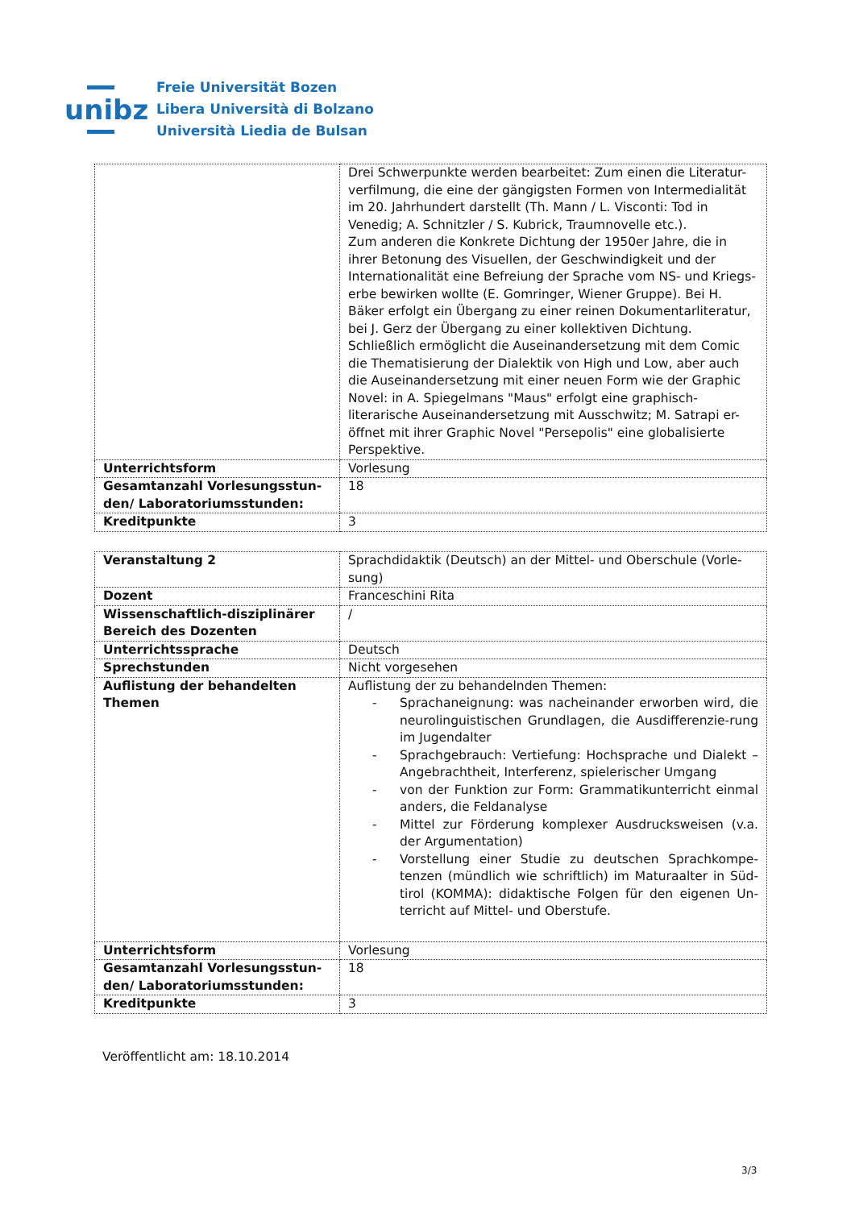unibz
Freie Universität Bozen
Libera Università di Bolzano
Università Liedia de Bulsan
| | Drei Schwerpunkte werden bearbeitet: Zum einen die Literatur-verfilmung, die eine der gängigsten Formen von Intermedialität im 20. Jahrhundert darstellt (Th. Mann / L. Visconti: Tod in Venedig; A. Schnitzler / S. Kubrick, Traumnovelle etc.). Zum anderen die Konkrete Dichtung der 1950er Jahre, die in ihrer Betonung des Visuellen, der Geschwindigkeit und der Internationalität eine Befreiung der Sprache vom NS- und Kriegs-erbe bewirken wollte (E. Gomringer, Wiener Gruppe). Bei H. Bäker erfolgt ein Übergang zu einer reinen Dokumentarliteratur, bei J. Gerz der Übergang zu einer kollektiven Dichtung. Schließlich ermöglicht die Auseinandersetzung mit dem Comic die Thematisierung der Dialektik von High und Low, aber auch die Auseinandersetzung mit einer neuen Form wie der Graphic Novel: in A. Spiegelmans "Maus" erfolgt eine graphisch-literarische Auseinandersetzung mit Ausschwitz; M. Satrapi er-öffnet mit ihrer Graphic Novel "Persepolis" eine globalisierte Perspektive. |
| Unterrichtsform | Vorlesung |
| Gesamtanzahl Vorlesungsstun-den/ Laboratoriumsstunden: | 18 |
| Kreditpunkte | 3 |
| Veranstaltung 2 | Sprachdidaktik (Deutsch) an der Mittel- und Oberschule (Vorle-sung) |
| Dozent | Franceschini Rita |
| Wissenschaftlich-disziplinärer Bereich des Dozenten | / |
| Unterrichtssprache | Deutsch |
| Sprechstunden | Nicht vorgesehen |
| Auflistung der behandelten Themen | Auflistung der zu behandelnden Themen: - Sprachaneignung: was nacheinander erworben wird, die neurolinguistischen Grundlagen, die Ausdifferenzie-rung im Jugendalter - Sprachgebrauch: Vertiefung: Hochsprache und Dialekt – Angebrachtheit, Interferenz, spielerischer Umgang - von der Funktion zur Form: Grammatikunterricht einmal anders, die Feldanalyse - Mittel zur Förderung komplexer Ausdrucksweisen (v.a. der Argumentation) - Vorstellung einer Studie zu deutschen Sprachkompe-tenzen (mündlich wie schriftlich) im Maturaalter in Süd-tirol (KOMMA): didaktische Folgen für den eigenen Un-terricht auf Mittel- und Oberstufe. |
| Unterrichtsform | Vorlesung |
| Gesamtanzahl Vorlesungsstun-den/ Laboratoriumsstunden: | 18 |
| Kreditpunkte | 3 |
Veröffentlicht am: 18.10.2014
3/3